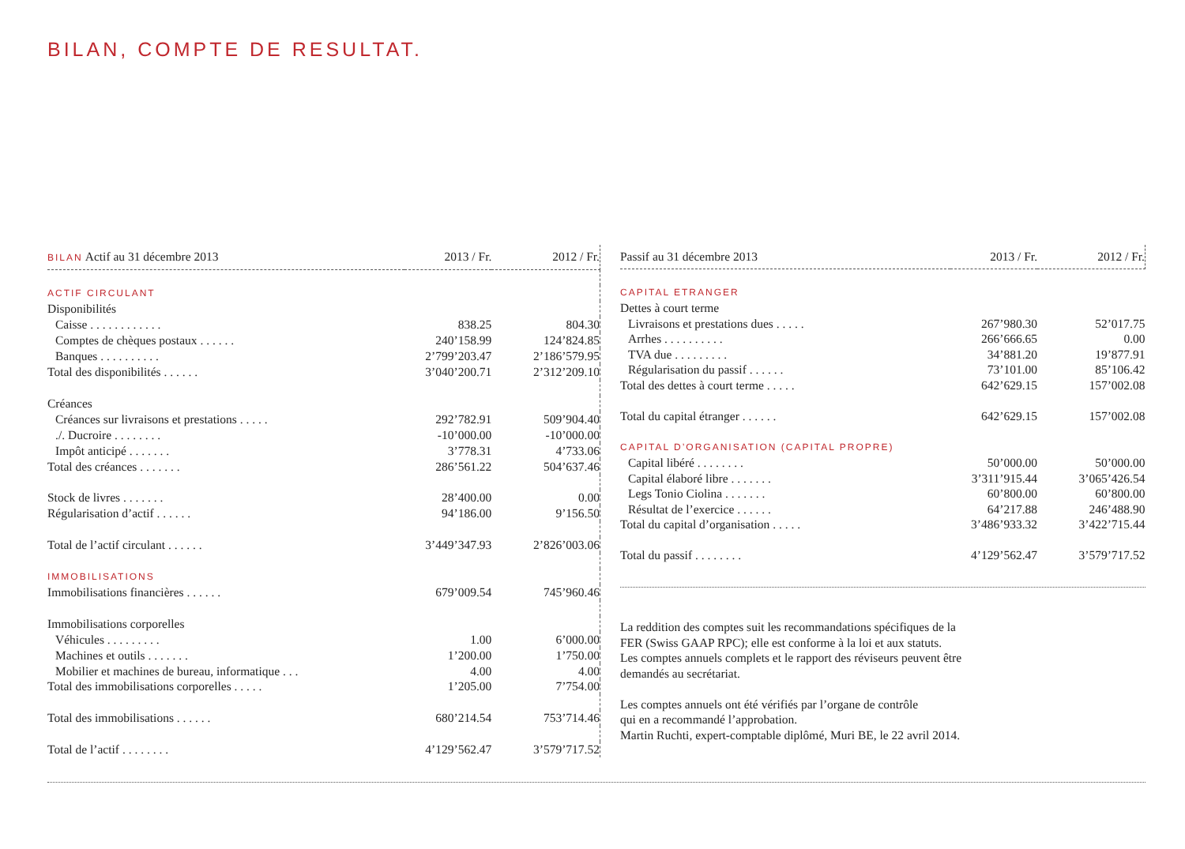BILAN, COMPTE DE RESULTAT.
| BILAN Actif au 31 décembre 2013 | 2013 / Fr. | 2012 / Fr. |
| --- | --- | --- |
| ACTIF CIRCULANT | | |
| Disponibilités | | |
| Caisse . . . . . . . . . . . . | 838.25 | 804.30 |
| Comptes de chèques postaux . . . . . . | 240’158.99 | 124’824.85 |
| Banques . . . . . . . . . . | 2’799’203.47 | 2’186’579.95 |
| Total des disponibilités . . . . . . | 3’040’200.71 | 2’312’209.10 |
| Créances | | |
| Créances sur livraisons et prestations . . . . . | 292’782.91 | 509’904.40 |
| ./. Ducroire . . . . . . . . | -10’000.00 | -10’000.00 |
| Impôt anticipé . . . . . . . | 3’778.31 | 4’733.06 |
| Total des créances . . . . . . . | 286’561.22 | 504’637.46 |
| Stock de livres . . . . . . . | 28’400.00 | 0.00 |
| Régularisation d’actif . . . . . . | 94’186.00 | 9’156.50 |
| Total de l’actif circulant . . . . . . | 3’449’347.93 | 2’826’003.06 |
| IMMOBILISATIONS | | |
| Immobilisations financières . . . . . . | 679’009.54 | 745’960.46 |
| Immobilisations corporelles | | |
| Véhicules . . . . . . . . . | 1.00 | 6’000.00 |
| Machines et outils . . . . . . . | 1’200.00 | 1’750.00 |
| Mobilier et machines de bureau, informatique . . . | 4.00 | 4.00 |
| Total des immobilisations corporelles . . . . . | 1’205.00 | 7’754.00 |
| Total des immobilisations . . . . . . | 680’214.54 | 753’714.46 |
| Total de l’actif . . . . . . . . | 4’129’562.47 | 3’579’717.52 |
| Passif au 31 décembre 2013 | 2013 / Fr. | 2012 / Fr. |
| --- | --- | --- |
| CAPITAL ETRANGER | | |
| Dettes à court terme | | |
| Livraisons et prestations dues . . . . . | 267’980.30 | 52’017.75 |
| Arrhes . . . . . . . . . . | 266’666.65 | 0.00 |
| TVA due . . . . . . . . . | 34’881.20 | 19’877.91 |
| Régularisation du passif . . . . . . | 73’101.00 | 85’106.42 |
| Total des dettes à court terme . . . . . | 642’629.15 | 157’002.08 |
| Total du capital étranger . . . . . . | 642’629.15 | 157’002.08 |
| CAPITAL D’ORGANISATION (CAPITAL PROPRE) | | |
| Capital libéré . . . . . . . . | 50’000.00 | 50’000.00 |
| Capital élaboré libre . . . . . . . | 3’311’915.44 | 3’065’426.54 |
| Legs Tonio Ciolina . . . . . . . | 60’800.00 | 60’800.00 |
| Résultat de l’exercice . . . . . . | 64’217.88 | 246’488.90 |
| Total du capital d’organisation . . . . . | 3’486’933.32 | 3’422’715.44 |
| Total du passif . . . . . . . . | 4’129’562.47 | 3’579’717.52 |
La reddition des comptes suit les recommandations spécifiques de la
FER (Swiss GAAP RPC); elle est conforme à la loi et aux statuts.
Les comptes annuels complets et le rapport des réviseurs peuvent être
demandés au secrétariat.
Les comptes annuels ont été vérifiés par l’organe de contrôle
qui en a recommandé l’approbation.
Martin Ruchti, expert-comptable diplômé, Muri BE, le 22 avril 2014.